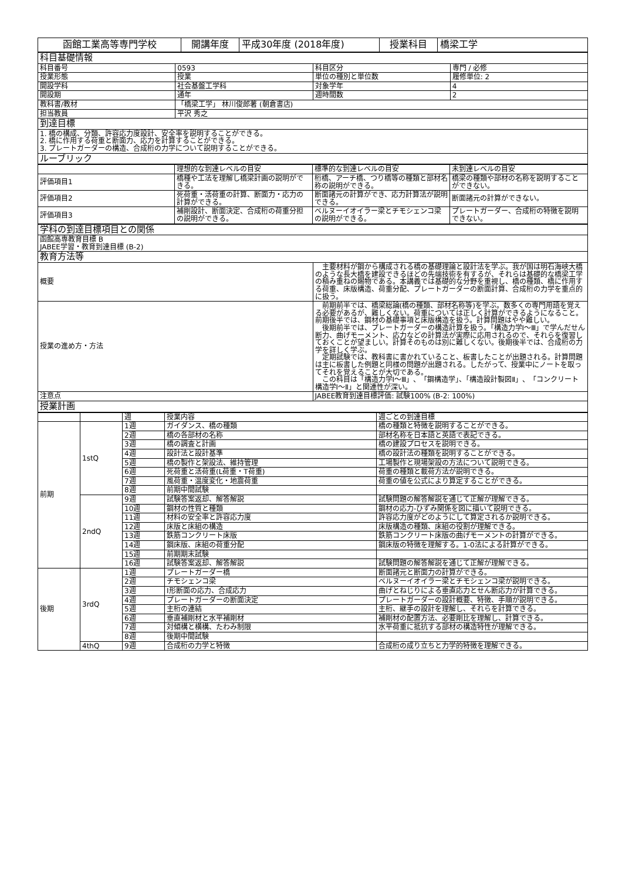| 函館工業高等専門学校 | 開講年度 | 平成30年度 (2018年度) | 授業科目 | 橋梁工学 |
| 科目基礎情報 | | | |
| 科目番号 | 0593 | 科目区分 | 専門 / 必修 |
| 授業形態 | 授業 | 単位の種別と単位数 | 履修単位: 2 |
| 開設学科 | 社会基盤工学科 | 対象学年 | 4 |
| 開設期 | 通年 | 週時間数 | 2 |
| 教科書/教材 | 「橋梁工学」 林川俊郎著 (朝倉書店) | | |
| 担当教員 | 平沢 秀之 | | |
| 到達目標 | | | |
| 1. 橋の構成、分類、許容応力度設計、安全率を説明することができる。 2. 橋に作用する荷重と断面力、応力を計算することができる。 3. プレートガーダーの構造、合成桁の力学について説明することができる。 | | | |
| ルーブリック | | | |
| | 理想的な到達レベルの目安 | 標準的な到達レベルの目安 | 未到達レベルの目安 |
| 評価項目1 | 橋種や工法を理解し橋梁計画の説明ができる。 | 桁橋、アーチ橋、つり橋等の種類と部材名称の説明ができる。 | 橋梁の種類や部材の名称を説明することができない。 |
| 評価項目2 | 死荷重・活荷重の計算、断面力・応力の計算ができる。 | 断面諸元の計算ができ、応力計算法が説明できる。 | 断面諸元の計算ができない。 |
| 評価項目3 | 補剛設計、断面決定、合成桁の荷重分担の説明ができる。 | ベルヌーイオイラー梁とチモシェンコ梁の説明ができる。 | プレートガーダー、合成桁の特徴を説明できない。 |
| 学科の到達目標項目との関係 | |
| 函館高専教育目標 B JABEE学習・教育到達目標 (B-2) | |
| 教育方法等 | |
| 概要 | 主要材料が鋼から構成される橋の基礎理論と設計法を学ぶ。我が国は明石海峡大橋のような長大橋を建設できるほどの先端技術を有するが、それらは基礎的な橋梁工学の積み重ねの賜物である。本講義では基礎的な分野を重視し、橋の種類、橋に作用する荷重、床版構造、荷重分配、プレートガーダーの断面計算、合成桁の力学を重点的に扱う。 |
| 授業の進め方・方法 | 前期前半では、橋梁総論(橋の種類、部材名称等)を学ぶ。数多くの専門用語を覚える必要があるが、難しくない。荷重については正しく計算ができるようになること。前期後半では、鋼材の基礎事項と床版構造を扱う。計算問題はやや難しい。 後期前半では、プレートガーダーの構造計算を扱う。「構造力学Ⅰ～Ⅲ」で学んだせん断力、曲げモーメント、応力などの計算法が実際に応用されるので、それらを復習しておくことが望ましい。計算そのものは別に難しくない。後期後半では、合成桁の力学を詳しく学ぶ。 定期試験では、教科書に書かれていること、板書したことが出題される。計算問題は主に板書した例題と同様の問題が出題される。したがって、授業中にノートを取ってそれを覚えることが大切である。 この科目は「構造力学Ⅰ～Ⅲ」、「鋼構造学」、「構造設計製図Ⅱ」、「コンクリート構造学Ⅰ～Ⅱ」と関連性が深い。 |
| 注意点 | JABEE教育到達目標評価: 試験100% (B-2: 100%) |
| 授業計画 | |
| | | 週 | 授業内容 | 週ごとの到達目標 |
| 前期 | 1stQ | 1週 | ガイダンス、橋の種類 | 橋の種類と特徴を説明することができる。 |
| | | 2週 | 橋の各部材の名称 | 部材名称を日本語と英語で表記できる。 |
| | | 3週 | 橋の調査と計画 | 橋の建設プロセスを説明できる。 |
| | | 4週 | 設計法と設計基準 | 橋の設計法の種類を説明することができる。 |
| | | 5週 | 橋の製作と架設法、維持管理 | 工場製作と現場架設の方法について説明できる。 |
| | | 6週 | 死荷重と活荷重(L荷重・T荷重) | 荷重の種類と載荷方法が説明できる。 |
| | | 7週 | 風荷重・温度変化・地震荷重 | 荷重の値を公式により算定することができる。 |
| | | 8週 | 前期中間試験 | |
| | 2ndQ | 9週 | 試験答案返却、解答解説 | 試験問題の解答解説を通じて正解が理解できる。 |
| | | 10週 | 鋼材の性質と種類 | 鋼材の応力-ひずみ関係を図に描いて説明できる。 |
| | | 11週 | 材料の安全率と許容応力度 | 許容応力度がどのようにして算定されるか説明できる。 |
| | | 12週 | 床版と床組の構造 | 床版構造の種類、床組の役割が理解できる。 |
| | | 13週 | 鉄筋コンクリート床版 | 鉄筋コンクリート床版の曲げモーメントの計算ができる。 |
| | | 14週 | 鋼床版、床組の荷重分配 | 鋼床版の特徴を理解する。1-0法による計算ができる。 |
| | | 15週 | 前期期末試験 | |
| | | 16週 | 試験答案返却、解答解説 | 試験問題の解答解説を通じて正解が理解できる。 |
| 後期 | 3rdQ | 1週 | プレートガーダー橋 | 断面諸元と断面力の計算ができる。 |
| | | 2週 | チモシェンコ梁 | ベルヌーイオイラー梁とチモシェンコ梁が説明できる。 |
| | | 3週 | I形断面の応力、合成応力 | 曲げとねじりによる垂直応力とせん断応力が計算できる。 |
| | | 4週 | プレートガーダーの断面決定 | プレートガーダーの設計概要、特徴、手順が説明できる。 |
| | | 5週 | 主桁の連結 | 主桁、継手の設計を理解し、それらを計算できる。 |
| | | 6週 | 垂直補剛材と水平補剛材 | 補剛材の配置方法、必要剛比を理解し、計算できる。 |
| | | 7週 | 対傾構と横構、たわみ制限 | 水平荷重に抵抗する部材の構造特性が理解できる。 |
| | | 8週 | 後期中間試験 | |
| | 4thQ | 9週 | 合成桁の力学と特徴 | 合成桁の成り立ちと力学的特徴を理解できる。 |